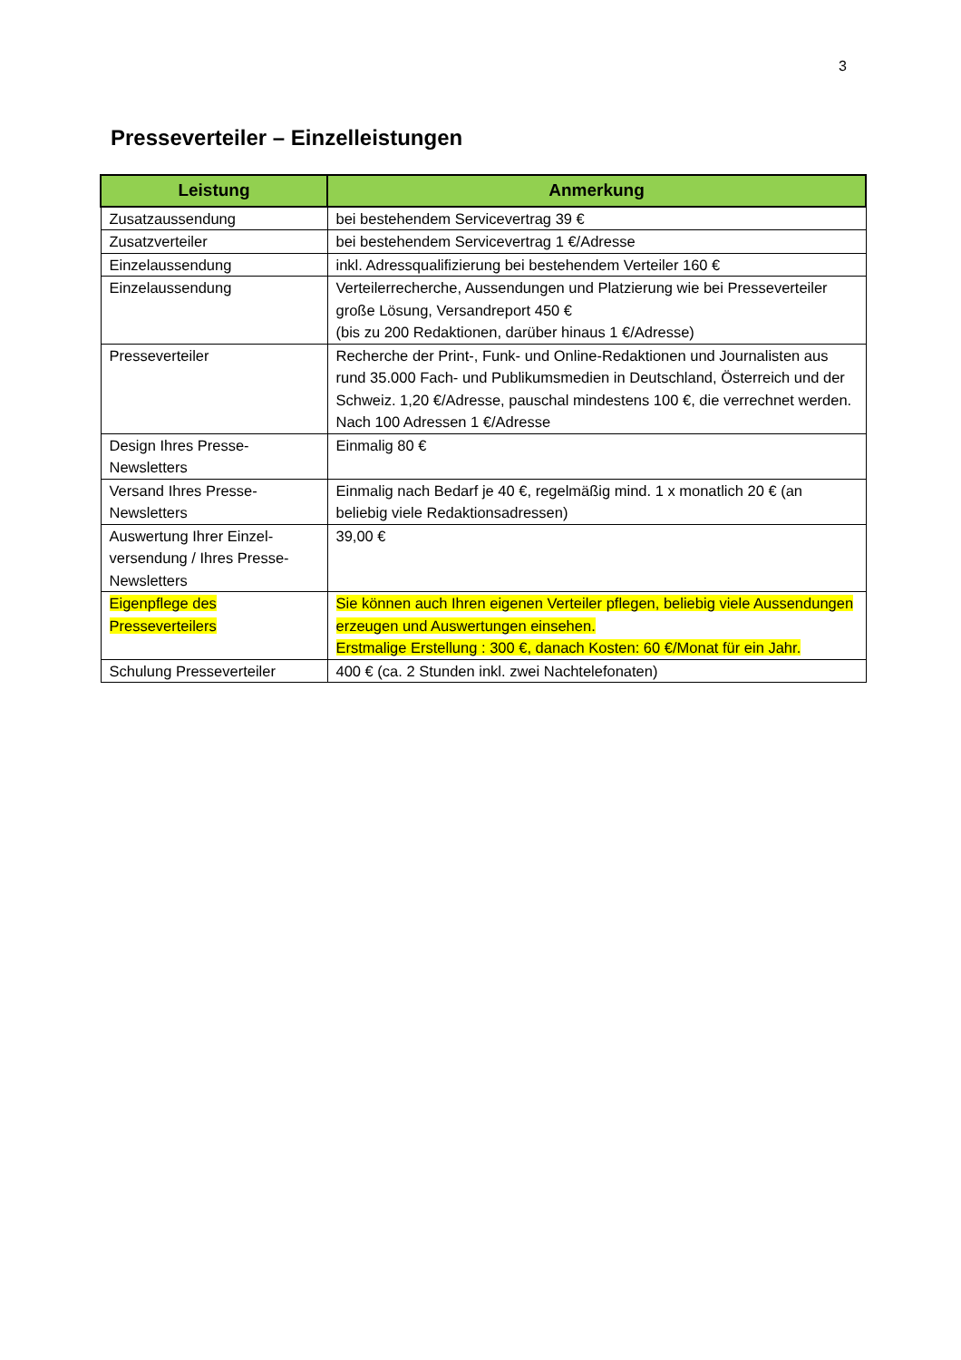3
Presseverteiler – Einzelleistungen
| Leistung | Anmerkung |
| --- | --- |
| Zusatzaussendung | bei bestehendem Servicevertrag 39 € |
| Zusatzverteiler | bei bestehendem Servicevertrag 1 €/Adresse |
| Einzelaussendung | inkl. Adressqualifizierung bei bestehendem Verteiler 160 € |
| Einzelaussendung | Verteilerrecherche, Aussendungen und Platzierung wie bei Presseverteiler große Lösung, Versandreport 450 € (bis zu 200 Redaktionen, darüber hinaus 1 €/Adresse) |
| Presseverteiler | Recherche der Print-, Funk- und Online-Redaktionen und Journalisten aus rund 35.000 Fach- und Publikumsmedien in Deutschland, Österreich und der Schweiz. 1,20 €/Adresse, pauschal mindestens 100 €, die verrechnet werden. Nach 100 Adressen 1 €/Adresse |
| Design Ihres Presse-Newsletters | Einmalig 80 € |
| Versand Ihres Presse-Newsletters | Einmalig nach Bedarf je 40 €, regelmäßig mind. 1 x monatlich 20 € (an beliebig viele Redaktionsadressen) |
| Auswertung Ihrer Einzel-versendung / Ihres Presse-Newsletters | 39,00 € |
| Eigenpflege des Presseverteilers | Sie können auch Ihren eigenen Verteiler pflegen, beliebig viele Aussendungen erzeugen und Auswertungen einsehen. Erstmalige Erstellung : 300 €, danach Kosten: 60 €/Monat für ein Jahr. |
| Schulung Presseverteiler | 400 € (ca. 2 Stunden inkl. zwei Nachtelefonaten) |